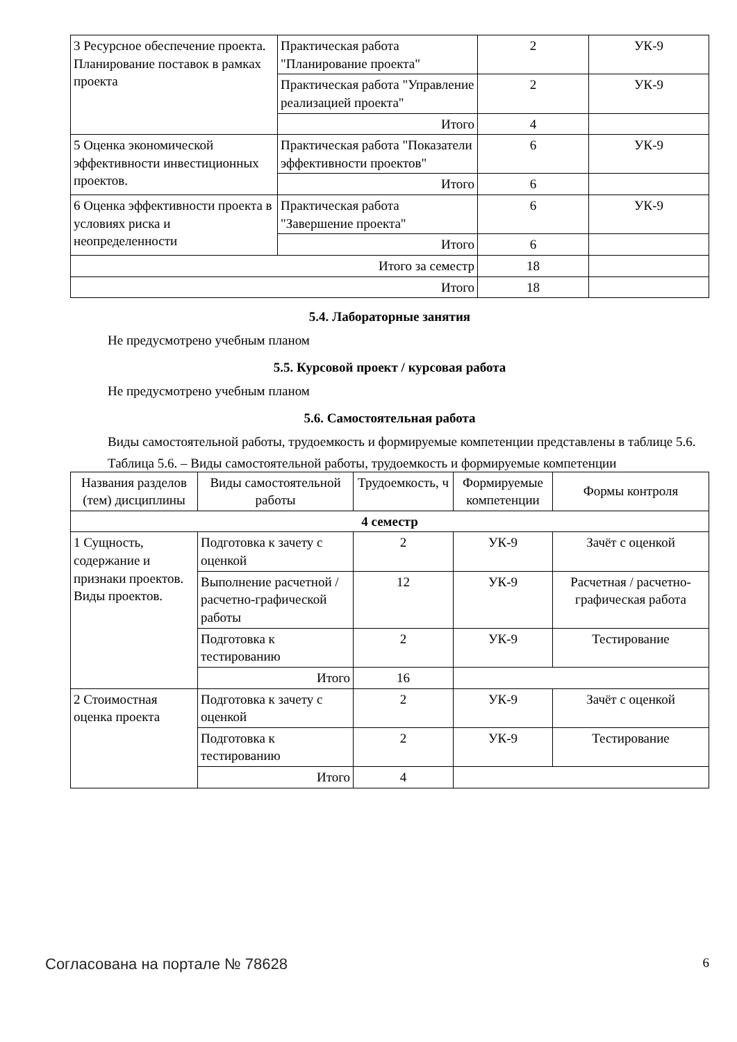| 3 Ресурсное обеспечение проекта. Планирование поставок в рамках проекта | Практическая работа "Планирование проекта" | 2 | УК-9 |
| | Практическая работа "Управление реализацией проекта" | 2 | УК-9 |
| | Итого | 4 | |
| 5 Оценка экономической эффективности инвестиционных проектов. | Практическая работа "Показатели эффективности проектов" | 6 | УК-9 |
| | Итого | 6 | |
| 6 Оценка эффективности проекта в условиях риска и неопределенности | Практическая работа "Завершение проекта" | 6 | УК-9 |
| | Итого | 6 | |
| Итого за семестр | | 18 | |
| Итого | | 18 | |
5.4. Лабораторные занятия
Не предусмотрено учебным планом
5.5. Курсовой проект / курсовая работа
Не предусмотрено учебным планом
5.6. Самостоятельная работа
Виды самостоятельной работы, трудоемкость и формируемые компетенции представлены в таблице 5.6.
Таблица 5.6. – Виды самостоятельной работы, трудоемкость и формируемые компетенции
| Названия разделов (тем) дисциплины | Виды самостоятельной работы | Трудоемкость, ч | Формируемые компетенции | Формы контроля |
| --- | --- | --- | --- | --- |
| 4 семестр | | | | |
| 1 Сущность, содержание и признаки проектов. Виды проектов. | Подготовка к зачету с оценкой | 2 | УК-9 | Зачёт с оценкой |
| | Выполнение расчетной / расчетно-графической работы | 12 | УК-9 | Расчетная / расчетно-графическая работа |
| | Подготовка к тестированию | 2 | УК-9 | Тестирование |
| | Итого | 16 | | |
| 2 Стоимостная оценка проекта | Подготовка к зачету с оценкой | 2 | УК-9 | Зачёт с оценкой |
| | Подготовка к тестированию | 2 | УК-9 | Тестирование |
| | Итого | 4 | | |
Согласована на портале № 78628 6